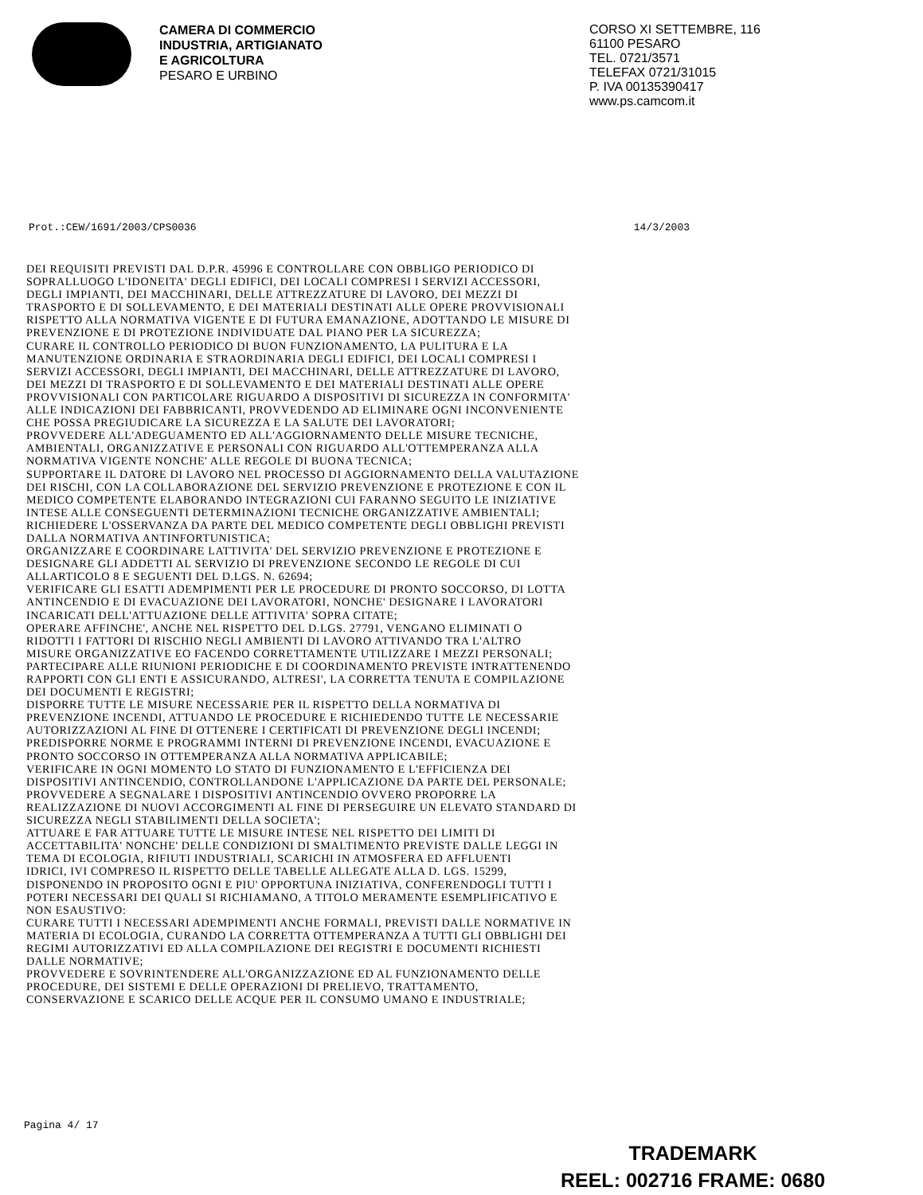CAMERA DI COMMERCIO
INDUSTRIA, ARTIGIANATO
E AGRICOLTURA
PESARO E URBINO
CORSO XI SETTEMBRE, 116
61100 PESARO
TEL. 0721/3571
TELEFAX 0721/31015
P. IVA 00135390417
www.ps.camcom.it
Prot.:CEW/1691/2003/CPS0036 14/3/2003
DEI REQUISITI PREVISTI DAL D.P.R. 45996 E CONTROLLARE CON OBBLIGO PERIODICO DI SOPRALLUOGO L'IDONEITA' DEGLI EDIFICI, DEI LOCALI COMPRESI I SERVIZI ACCESSORI, DEGLI IMPIANTI, DEI MACCHINARI, DELLE ATTREZZATURE DI LAVORO, DEI MEZZI DI TRASPORTO E DI SOLLEVAMENTO, E DEI MATERIALI DESTINATI ALLE OPERE PROVVISIONALI RISPETTO ALLA NORMATIVA VIGENTE E DI FUTURA EMANAZIONE, ADOTTANDO LE MISURE DI PREVENZIONE E DI PROTEZIONE INDIVIDUATE DAL PIANO PER LA SICUREZZA; CURARE IL CONTROLLO PERIODICO DI BUON FUNZIONAMENTO, LA PULITURA E LA MANUTENZIONE ORDINARIA E STRAORDINARIA DEGLI EDIFICI, DEI LOCALI COMPRESI I SERVIZI ACCESSORI, DEGLI IMPIANTI, DEI MACCHINARI, DELLE ATTREZZATURE DI LAVORO, DEI MEZZI DI TRASPORTO E DI SOLLEVAMENTO E DEI MATERIALI DESTINATI ALLE OPERE PROVVISIONALI CON PARTICOLARE RIGUARDO A DISPOSITIVI DI SICUREZZA IN CONFORMITA' ALLE INDICAZIONI DEI FABBRICANTI, PROVVEDENDO AD ELIMINARE OGNI INCONVENIENTE CHE POSSA PREGIUDICARE LA SICUREZZA E LA SALUTE DEI LAVORATORI; PROVVEDERE ALL'ADEGUAMENTO ED ALL'AGGIORNAMENTO DELLE MISURE TECNICHE, AMBIENTALI, ORGANIZZATIVE E PERSONALI CON RIGUARDO ALL'OTTEMPERANZA ALLA NORMATIVA VIGENTE NONCHE' ALLE REGOLE DI BUONA TECNICA; SUPPORTARE IL DATORE DI LAVORO NEL PROCESSO DI AGGIORNAMENTO DELLA VALUTAZIONE DEI RISCHI, CON LA COLLABORAZIONE DEL SERVIZIO PREVENZIONE E PROTEZIONE E CON IL MEDICO COMPETENTE ELABORANDO INTEGRAZIONI CUI FARANNO SEGUITO LE INIZIATIVE INTESE ALLE CONSEGUENTI DETERMINAZIONI TECNICHE ORGANIZZATIVE AMBIENTALI; RICHIEDERE L'OSSERVANZA DA PARTE DEL MEDICO COMPETENTE DEGLI OBBLIGHI PREVISTI DALLA NORMATIVA ANTINFORTUNISTICA; ORGANIZZARE E COORDINARE LATTIVITA' DEL SERVIZIO PREVENZIONE E PROTEZIONE E DESIGNARE GLI ADDETTI AL SERVIZIO DI PREVENZIONE SECONDO LE REGOLE DI CUI ALLARTICOLO 8 E SEGUENTI DEL D.LGS. N. 62694; VERIFICARE GLI ESATTI ADEMPIMENTI PER LE PROCEDURE DI PRONTO SOCCORSO, DI LOTTA ANTINCENDIO E DI EVACUAZIONE DEI LAVORATORI, NONCHE' DESIGNARE I LAVORATORI INCARICATI DELL'ATTUAZIONE DELLE ATTIVITA' SOPRA CITATE; OPERARE AFFINCHE', ANCHE NEL RISPETTO DEL D.LGS. 27791, VENGANO ELIMINATI O RIDOTTI I FATTORI DI RISCHIO NEGLI AMBIENTI DI LAVORO ATTIVANDO TRA L'ALTRO MISURE ORGANIZZATIVE EO FACENDO CORRETTAMENTE UTILIZZARE I MEZZI PERSONALI; PARTECIPARE ALLE RIUNIONI PERIODICHE E DI COORDINAMENTO PREVISTE INTRATTENENDO RAPPORTI CON GLI ENTI E ASSICURANDO, ALTRESI', LA CORRETTA TENUTA E COMPILAZIONE DEI DOCUMENTI E REGISTRI; DISPORRE TUTTE LE MISURE NECESSARIE PER IL RISPETTO DELLA NORMATIVA DI PREVENZIONE INCENDI, ATTUANDO LE PROCEDURE E RICHIEDENDO TUTTE LE NECESSARIE AUTORIZZAZIONI AL FINE DI OTTENERE I CERTIFICATI DI PREVENZIONE DEGLI INCENDI; PREDISPORRE NORME E PROGRAMMI INTERNI DI PREVENZIONE INCENDI, EVACUAZIONE E PRONTO SOCCORSO IN OTTEMPERANZA ALLA NORMATIVA APPLICABILE; VERIFICARE IN OGNI MOMENTO LO STATO DI FUNZIONAMENTO E L'EFFICIENZA DEI DISPOSITIVI ANTINCENDIO, CONTROLLANDONE L'APPLICAZIONE DA PARTE DEL PERSONALE; PROVVEDERE A SEGNALARE I DISPOSITIVI ANTINCENDIO OVVERO PROPORRE LA REALIZZAZIONE DI NUOVI ACCORGIMENTI AL FINE DI PERSEGUIRE UN ELEVATO STANDARD DI SICUREZZA NEGLI STABILIMENTI DELLA SOCIETA'; ATTUARE E FAR ATTUARE TUTTE LE MISURE INTESE NEL RISPETTO DEI LIMITI DI ACCETTABILITA' NONCHE' DELLE CONDIZIONI DI SMALTIMENTO PREVISTE DALLE LEGGI IN TEMA DI ECOLOGIA, RIFIUTI INDUSTRIALI, SCARICHI IN ATMOSFERA ED AFFLUENTI IDRICI, IVI COMPRESO IL RISPETTO DELLE TABELLE ALLEGATE ALLA D. LGS. 15299, DISPONENDO IN PROPOSITO OGNI E PIU' OPPORTUNA INIZIATIVA, CONFERENDOGLI TUTTI I POTERI NECESSARI DEI QUALI SI RICHIAMANO, A TITOLO MERAMENTE ESEMPLIFICATIVO E NON ESAUSTIVO: CURARE TUTTI I NECESSARI ADEMPIMENTI ANCHE FORMALI, PREVISTI DALLE NORMATIVE IN MATERIA DI ECOLOGIA, CURANDO LA CORRETTA OTTEMPERANZA A TUTTI GLI OBBLIGHI DEI REGIMI AUTORIZZATIVI ED ALLA COMPILAZIONE DEI REGISTRI E DOCUMENTI RICHIESTI DALLE NORMATIVE; PROVVEDERE E SOVRINTENDERE ALL'ORGANIZZAZIONE ED AL FUNZIONAMENTO DELLE PROCEDURE, DEI SISTEMI E DELLE OPERAZIONI DI PRELIEVO, TRATTAMENTO, CONSERVAZIONE E SCARICO DELLE ACQUE PER IL CONSUMO UMANO E INDUSTRIALE;
Pagina 4/ 17
TRADEMARK
REEL: 002716 FRAME: 0680